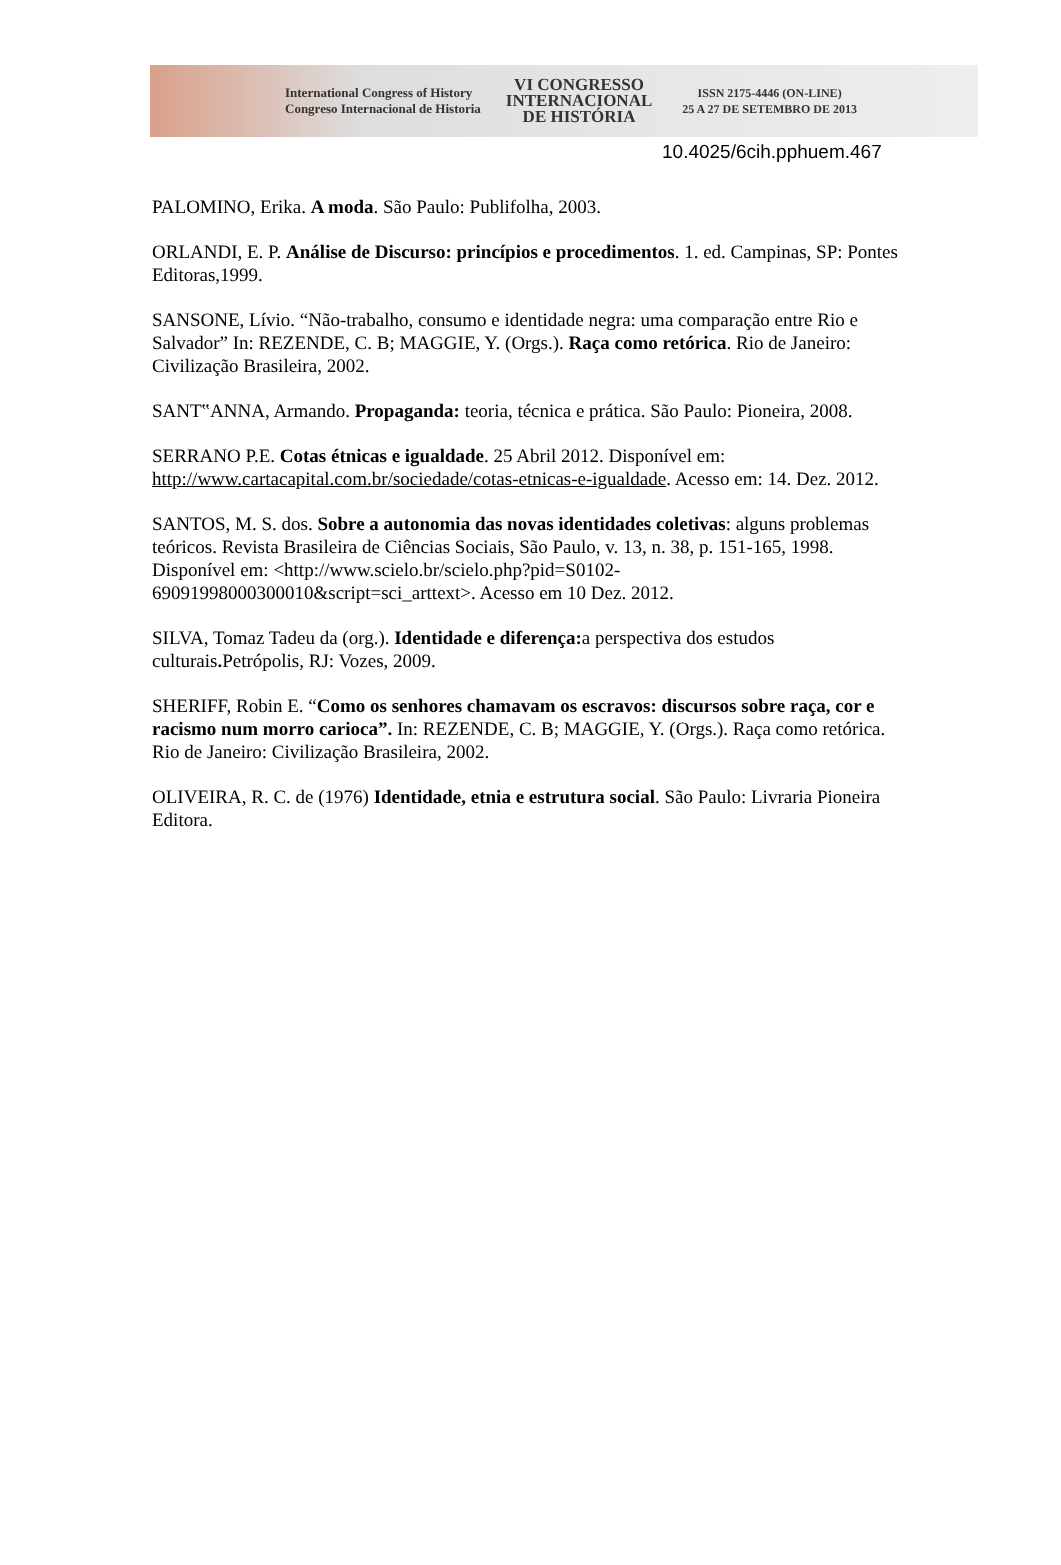International Congress of History
Congreso Internacional de Historia
VI CONGRESSO
INTERNACIONAL
DE HISTÓRIA
ISSN 2175-4446 (ON-LINE)
25 A 27 DE SETEMBRO DE 2013
10.4025/6cih.pphuem.467
PALOMINO, Erika. A moda. São Paulo: Publifolha, 2003.
ORLANDI, E. P. Análise de Discurso: princípios e procedimentos. 1. ed. Campinas, SP: Pontes Editoras,1999.
SANSONE, Lívio. “Não-trabalho, consumo e identidade negra: uma comparação entre Rio e Salvador” In: REZENDE, C. B; MAGGIE, Y. (Orgs.). Raça como retórica. Rio de Janeiro: Civilização Brasileira, 2002.
SANT‟ANNA, Armando. Propaganda: teoria, técnica e prática. São Paulo: Pioneira, 2008.
SERRANO P.E. Cotas étnicas e igualdade. 25 Abril 2012. Disponível em: http://www.cartacapital.com.br/sociedade/cotas-etnicas-e-igualdade. Acesso em: 14. Dez. 2012.
SANTOS, M. S. dos. Sobre a autonomia das novas identidades coletivas: alguns problemas teóricos. Revista Brasileira de Ciências Sociais, São Paulo, v. 13, n. 38, p. 151-165, 1998. Disponível em: <http://www.scielo.br/scielo.php?pid=S0102-69091998000300010&script=sci_arttext>. Acesso em 10 Dez. 2012.
SILVA, Tomaz Tadeu da (org.). Identidade e diferença: a perspectiva dos estudos culturais. Petrópolis, RJ: Vozes, 2009.
SHERIFF, Robin E. “Como os senhores chamavam os escravos: discursos sobre raça, cor e racismo num morro carioca”. In: REZENDE, C. B; MAGGIE, Y. (Orgs.). Raça como retórica. Rio de Janeiro: Civilização Brasileira, 2002.
OLIVEIRA, R. C. de (1976) Identidade, etnia e estrutura social. São Paulo: Livraria Pioneira Editora.